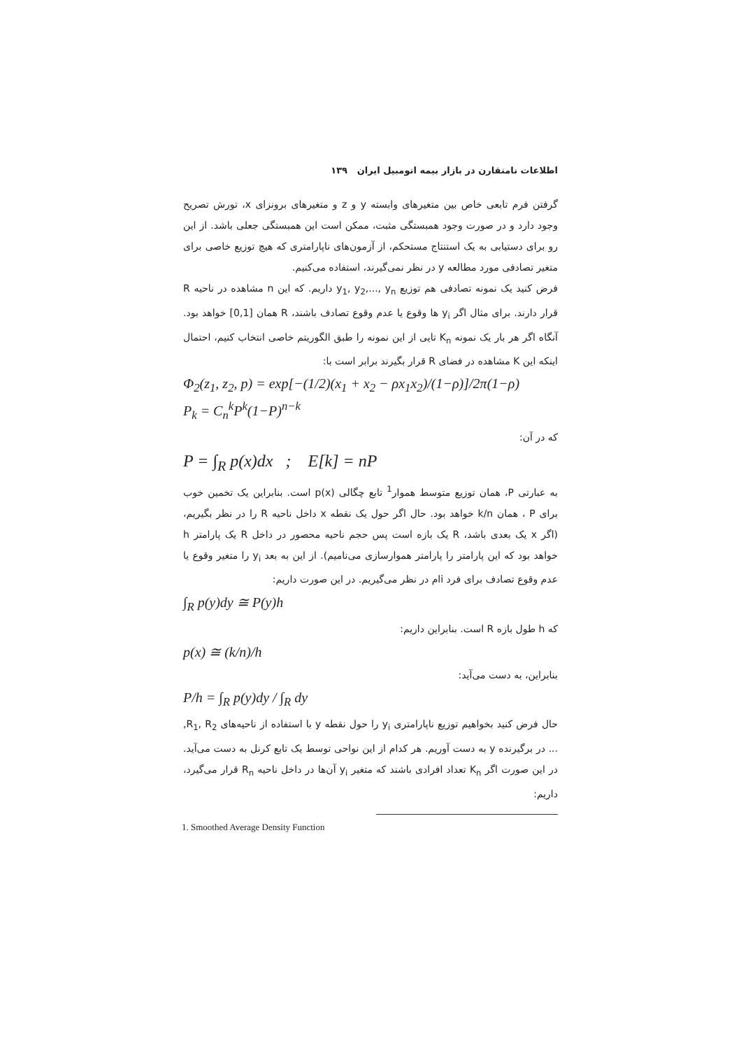اطلاعات نامتقارن در بازار بیمه اتومبیل ایران ۱۳۹
گرفتن فرم تابعی خاص بین متغیرهای وابسته y و z و متغیرهای برونزای x، تورش تصریح وجود دارد و در صورت وجود همبستگی مثبت، ممکن است این همبستگی جعلی باشد. از این رو برای دستیابی به یک استنتاج مستحکم، از آزمون‌های ناپارامتری که هیچ توزیع خاصی برای متغیر تصادفی مورد مطالعه y در نظر نمی‌گیرند، استفاده می‌کنیم.
فرض کنید یک نمونه تصادفی هم توزیع y<sub>1</sub>, y<sub>2</sub>,..., y<sub>n</sub> داریم. که این n مشاهده در ناحیه R قرار دارند. برای مثال اگر y<sub>i</sub> ها وقوع یا عدم وقوع تصادف باشند، R همان [0,1] خواهد بود. آنگاه اگر هر بار یک نمونه K<sub>n</sub> تایی از این نمونه را طبق الگوریتم خاصی انتخاب کنیم، احتمال اینکه این K مشاهده در فضای R قرار بگیرند برابر است با:
Φ<sub>2</sub>(z<sub>1</sub>, z<sub>2</sub>, p) = exp[−(1/2)(x<sub>1</sub> + x<sub>2</sub> − ρx<sub>1</sub>x<sub>2</sub>)/(1−ρ)]/2π(1−ρ)
P<sub>k</sub> = C<sub>n</sub><sup>k</sup>P<sup>k</sup>(1−P)<sup>n−k</sup>
که در آن:
P = ∫<sub>R</sub> p(x)dx ; E[k] = nP
به عبارتی P، همان توزیع متوسط هموار<sup>1</sup> تابع چگالی p(x) است. بنابراین یک تخمین خوب برای P ، همان k/n خواهد بود. حال اگر حول یک نقطه x داخل ناحیه R را در نظر بگیریم، (اگر x یک بعدی باشد، R یک بازه است پس حجم ناحیه محصور در داخل R یک پارامتر h خواهد بود که این پارامتر را پارامتر هموارسازی می‌نامیم). از این به بعد y<sub>i</sub> را متغیر وقوع یا عدم وقوع تصادف برای فرد iام در نظر می‌گیریم. در این صورت داریم:
∫<sub>R</sub> p(y)dy ≅ P(y)h
که h طول بازه R است. بنابراین داریم:
p(x) ≅ (k/n)/h
بنابراین، به دست می‌آید:
P/h = ∫<sub>R</sub> p(y)dy / ∫<sub>R</sub> dy
حال فرض کنید بخواهیم توزیع ناپارامتری y<sub>i</sub> را حول نقطه y با استفاده از ناحیه‌های R<sub>1</sub>, R<sub>2</sub>, ... در برگیرنده y به دست آوریم. هر کدام از این نواحی توسط یک تابع کرنل به دست می‌آید. در این صورت اگر K<sub>n</sub> تعداد افرادی باشند که متغیر y<sub>i</sub> آن‌ها در داخل ناحیه R<sub>n</sub> قرار می‌گیرد، داریم:
1. Smoothed Average Density Function